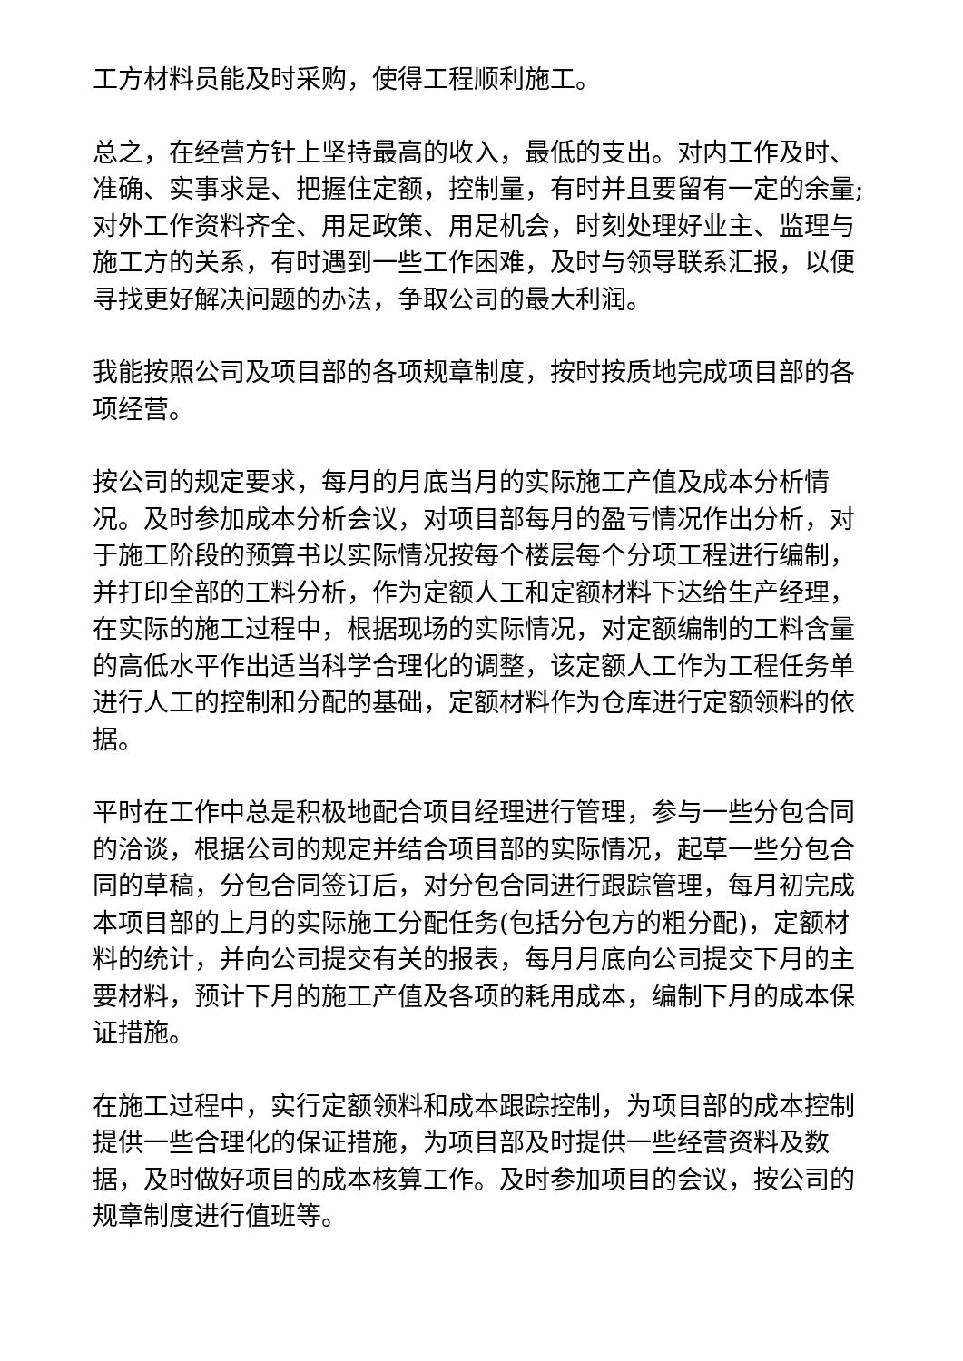工方材料员能及时采购，使得工程顺利施工。
总之，在经营方针上坚持最高的收入，最低的支出。对内工作及时、准确、实事求是、把握住定额，控制量，有时并且要留有一定的余量;对外工作资料齐全、用足政策、用足机会，时刻处理好业主、监理与施工方的关系，有时遇到一些工作困难，及时与领导联系汇报，以便寻找更好解决问题的办法，争取公司的最大利润。
我能按照公司及项目部的各项规章制度，按时按质地完成项目部的各项经营。
按公司的规定要求，每月的月底当月的实际施工产值及成本分析情况。及时参加成本分析会议，对项目部每月的盈亏情况作出分析，对于施工阶段的预算书以实际情况按每个楼层每个分项工程进行编制，并打印全部的工料分析，作为定额人工和定额材料下达给生产经理，在实际的施工过程中，根据现场的实际情况，对定额编制的工料含量的高低水平作出适当科学合理化的调整，该定额人工作为工程任务单进行人工的控制和分配的基础，定额材料作为仓库进行定额领料的依据。
平时在工作中总是积极地配合项目经理进行管理，参与一些分包合同的洽谈，根据公司的规定并结合项目部的实际情况，起草一些分包合同的草稿，分包合同签订后，对分包合同进行跟踪管理，每月初完成本项目部的上月的实际施工分配任务(包括分包方的粗分配)，定额材料的统计，并向公司提交有关的报表，每月月底向公司提交下月的主要材料，预计下月的施工产值及各项的耗用成本，编制下月的成本保证措施。
在施工过程中，实行定额领料和成本跟踪控制，为项目部的成本控制提供一些合理化的保证措施，为项目部及时提供一些经营资料及数据，及时做好项目的成本核算工作。及时参加项目的会议，按公司的规章制度进行值班等。